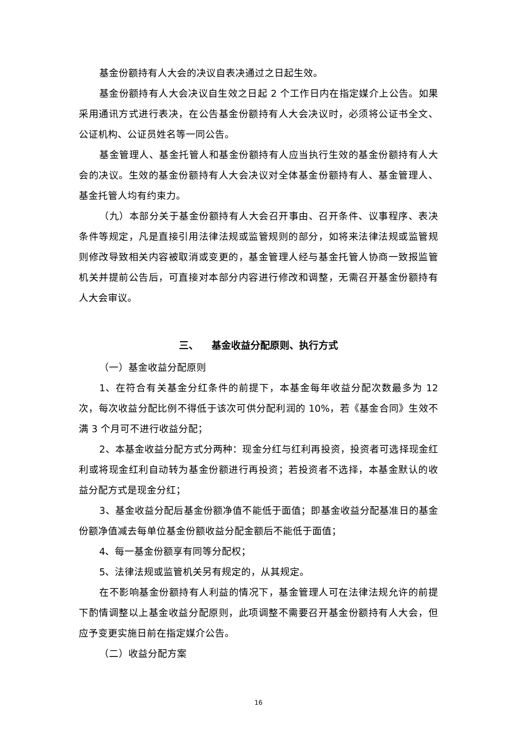基金份额持有人大会的决议自表决通过之日起生效。
基金份额持有人大会决议自生效之日起 2 个工作日内在指定媒介上公告。如果采用通讯方式进行表决，在公告基金份额持有人大会决议时，必须将公证书全文、公证机构、公证员姓名等一同公告。
基金管理人、基金托管人和基金份额持有人应当执行生效的基金份额持有人大会的决议。生效的基金份额持有人大会决议对全体基金份额持有人、基金管理人、基金托管人均有约束力。
（九）本部分关于基金份额持有人大会召开事由、召开条件、议事程序、表决条件等规定，凡是直接引用法律法规或监管规则的部分，如将来法律法规或监管规则修改导致相关内容被取消或变更的，基金管理人经与基金托管人协商一致报监管机关并提前公告后，可直接对本部分内容进行修改和调整，无需召开基金份额持有人大会审议。
三、 基金收益分配原则、执行方式
（一）基金收益分配原则
1、在符合有关基金分红条件的前提下，本基金每年收益分配次数最多为 12 次，每次收益分配比例不得低于该次可供分配利润的 10%，若《基金合同》生效不满 3 个月可不进行收益分配；
2、本基金收益分配方式分两种：现金分红与红利再投资，投资者可选择现金红利或将现金红利自动转为基金份额进行再投资；若投资者不选择，本基金默认的收益分配方式是现金分红；
3、基金收益分配后基金份额净值不能低于面值；即基金收益分配基准日的基金份额净值减去每单位基金份额收益分配金额后不能低于面值；
4、每一基金份额享有同等分配权；
5、法律法规或监管机关另有规定的，从其规定。
在不影响基金份额持有人利益的情况下，基金管理人可在法律法规允许的前提下酌情调整以上基金收益分配原则，此项调整不需要召开基金份额持有人大会，但应予变更实施日前在指定媒介公告。
（二）收益分配方案
16